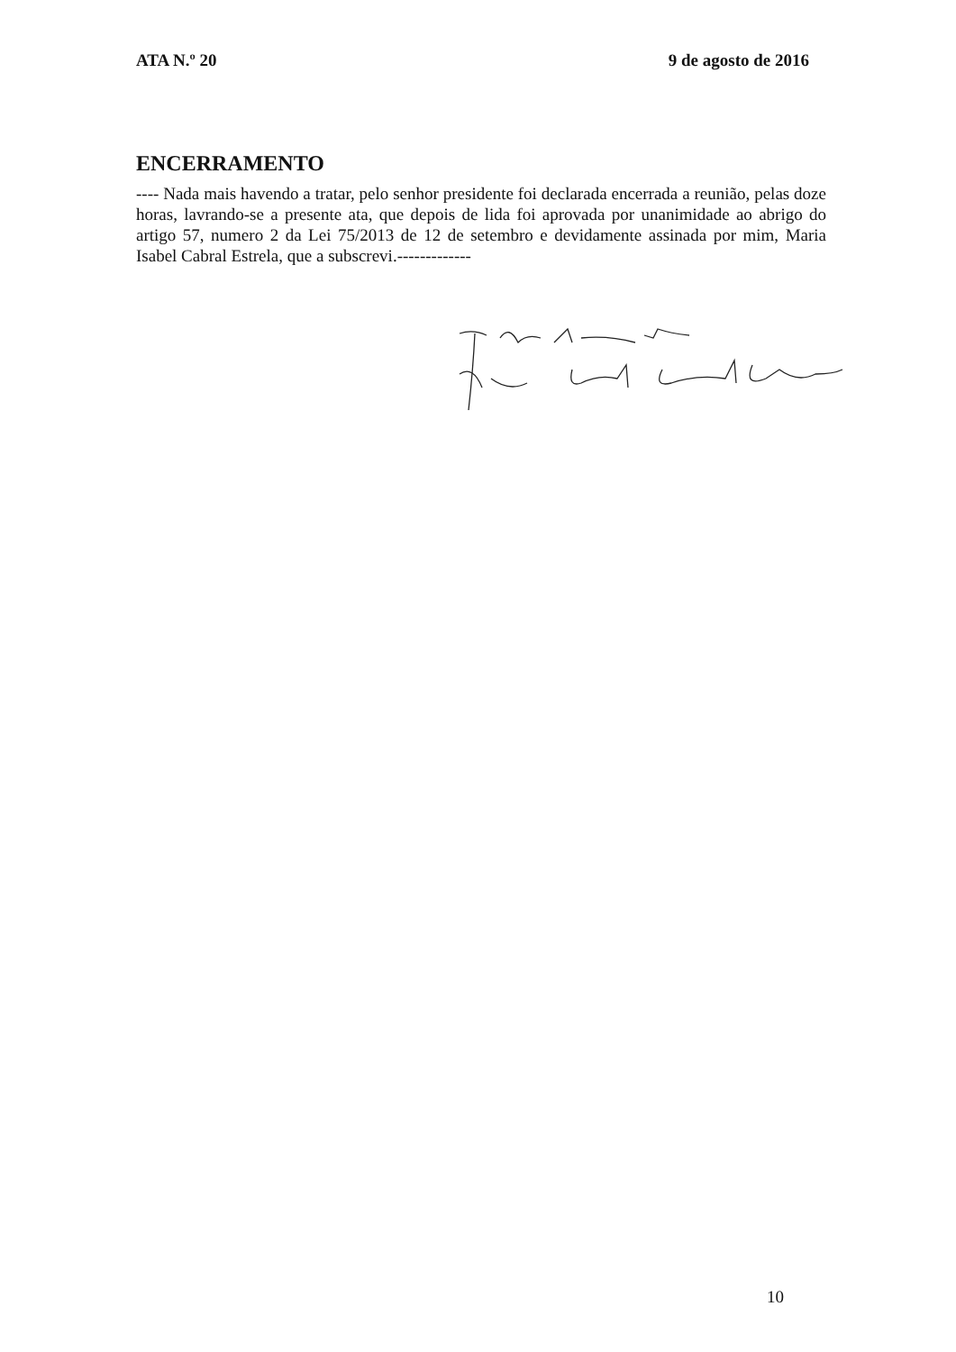ATA N.º 20 9 de agosto de 2016
ENCERRAMENTO
---- Nada mais havendo a tratar, pelo senhor presidente foi declarada encerrada a reunião, pelas doze horas, lavrando-se a presente ata, que depois de lida foi aprovada por unanimidade ao abrigo do artigo 57, numero 2 da Lei 75/2013 de 12 de setembro e devidamente assinada por mim, Maria Isabel Cabral Estrela, que a subscrevi.-------------
10